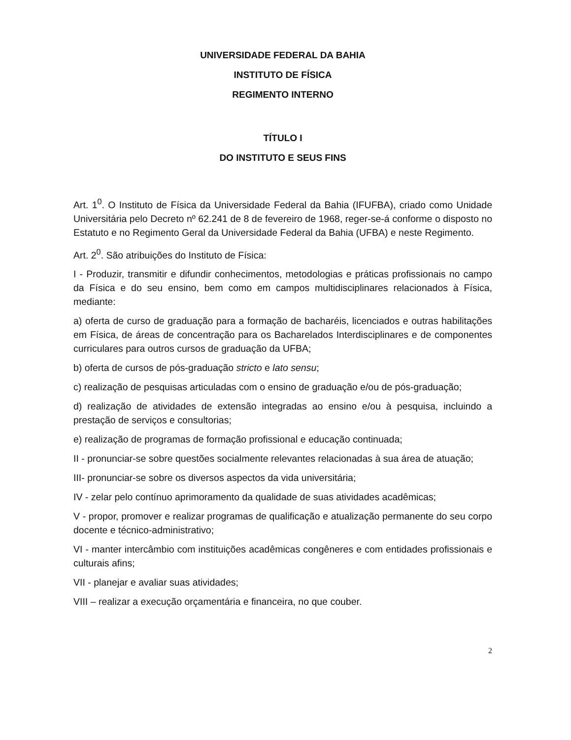UNIVERSIDADE FEDERAL DA BAHIA
INSTITUTO DE FÍSICA
REGIMENTO INTERNO
TÍTULO I
DO INSTITUTO E SEUS FINS
Art. 1<sup>0</sup>. O Instituto de Física da Universidade Federal da Bahia (IFUFBA), criado como Unidade Universitária pelo Decreto nº 62.241 de 8 de fevereiro de 1968, reger-se-á conforme o disposto no Estatuto e no Regimento Geral da Universidade Federal da Bahia (UFBA) e neste Regimento.
Art. 2<sup>0</sup>. São atribuições do Instituto de Física:
I - Produzir, transmitir e difundir conhecimentos, metodologias e práticas profissionais no campo da Física e do seu ensino, bem como em campos multidisciplinares relacionados à Física, mediante:
a) oferta de curso de graduação para a formação de bacharéis, licenciados e outras habilitações em Física, de áreas de concentração para os Bacharelados Interdisciplinares e de componentes curriculares para outros cursos de graduação da UFBA;
b) oferta de cursos de pós-graduação stricto e lato sensu;
c) realização de pesquisas articuladas com o ensino de graduação e/ou de pós-graduação;
d) realização de atividades de extensão integradas ao ensino e/ou à pesquisa, incluindo a prestação de serviços e consultorias;
e) realização de programas de formação profissional e educação continuada;
II - pronunciar-se sobre questões socialmente relevantes relacionadas à sua área de atuação;
III- pronunciar-se sobre os diversos aspectos da vida universitária;
IV - zelar pelo contínuo aprimoramento da qualidade de suas atividades acadêmicas;
V - propor, promover e realizar programas de qualificação e atualização permanente do seu corpo docente e técnico-administrativo;
VI - manter intercâmbio com instituições acadêmicas congêneres e com entidades profissionais e culturais afins;
VII - planejar e avaliar suas atividades;
VIII – realizar a execução orçamentária e financeira, no que couber.
2